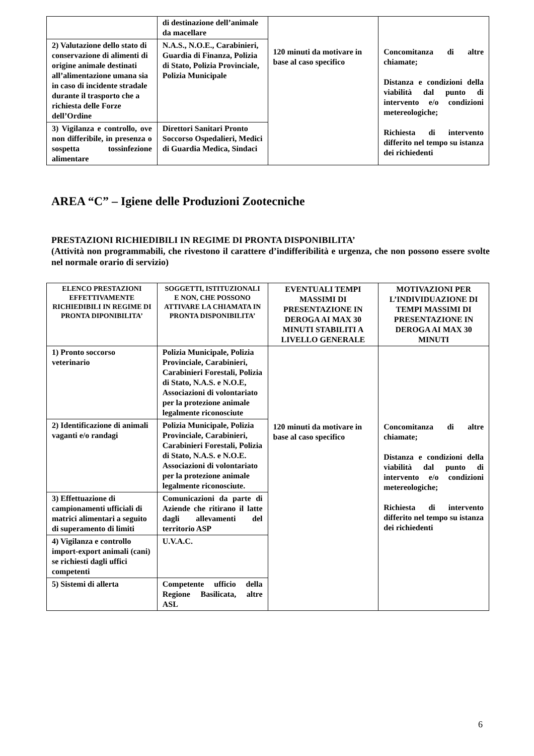| | di destinazione dell’animale da macellare | 120 minuti da motivare in base al caso specifico | Concomitanza di altre chiamate; Distanza e condizioni della viabilità dal punto di intervento e/o condizioni metereologiche; Richiesta di intervento differito nel tempo su istanza dei richiedenti |
| 2) Valutazione dello stato di conservazione di alimenti di origine animale destinati all’alimentazione umana sia in caso di incidente stradale durante il trasporto che a richiesta delle Forze dell’Ordine | N.A.S., N.O.E., Carabinieri, Guardia di Finanza, Polizia di Stato, Polizia Provinciale, Polizia Municipale | | |
| 3) Vigilanza e controllo, ove non differibile, in presenza o sospetta tossinfezione alimentare | Direttori Sanitari Pronto Soccorso Ospedalieri, Medici di Guardia Medica, Sindaci | | |
AREA “C” – Igiene delle Produzioni Zootecniche
PRESTAZIONI RICHIEDIBILI IN REGIME DI PRONTA DISPONIBILITA’
(Attività non programmabili, che rivestono il carattere d’indifferibilità e urgenza, che non possono essere svolte nel normale orario di servizio)
| ELENCO PRESTAZIONI EFFETTIVAMENTE RICHIEDIBILI IN REGIME DI PRONTA DIPONIBILITA’ | SOGGETTI, ISTITUZIONALI E NON, CHE POSSONO ATTIVARE LA CHIAMATA IN PRONTA DISPONIBILITA’ | EVENTUALI TEMPI MASSIMI DI PRESENTAZIONE IN DEROGA AI MAX 30 MINUTI STABILITI A LIVELLO GENERALE | MOTIVAZIONI PER L’INDIVIDUAZIONE DI TEMPI MASSIMI DI PRESENTAZIONE IN DEROGA AI MAX 30 MINUTI |
| --- | --- | --- | --- |
| 1) Pronto soccorso veterinario | Polizia Municipale, Polizia Provinciale, Carabinieri, Carabinieri Forestali, Polizia di Stato, N.A.S. e N.O.E, Associazioni di volontariato per la protezione animale legalmente riconosciute | 120 minuti da motivare in base al caso specifico | Concomitanza di altre chiamate; Distanza e condizioni della viabilità dal punto di intervento e/o condizioni metereologiche; Richiesta di intervento differito nel tempo su istanza dei richiedenti |
| 2) Identificazione di animali vaganti e/o randagi | Polizia Municipale, Polizia Provinciale, Carabinieri, Carabinieri Forestali, Polizia di Stato, N.A.S. e N.O.E. Associazioni di volontariato per la protezione animale legalmente riconosciute. | | |
| 3) Effettuazione di campionamenti ufficiali di matrici alimentari a seguito di superamento di limiti | Comunicazioni da parte di Aziende che ritirano il latte dagli allevamenti del territorio ASP | | |
| 4) Vigilanza e controllo import-export animali (cani) se richiesti dagli uffici competenti | U.V.A.C. | | |
| 5) Sistemi di allerta | Competente ufficio della Regione Basilicata, altre ASL | | |
6